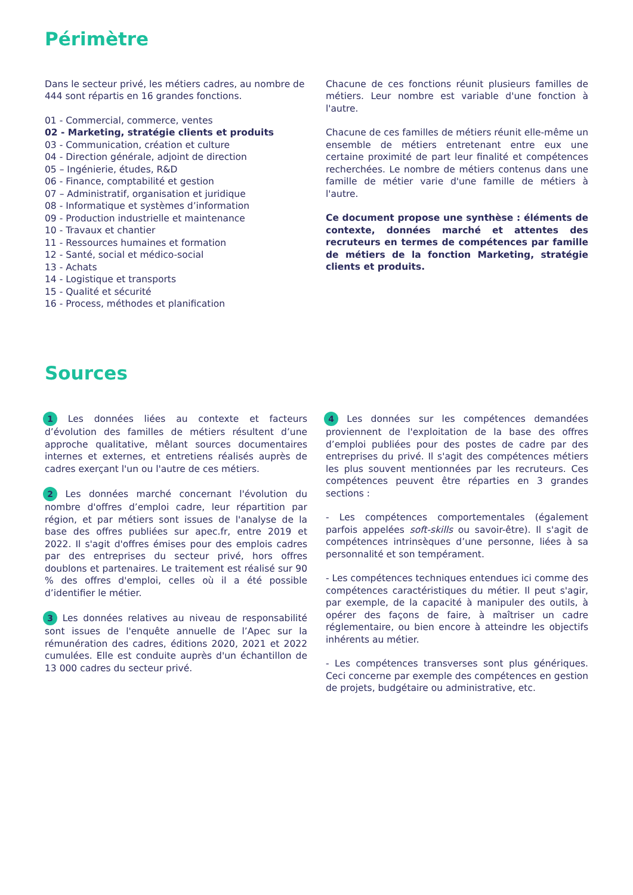Périmètre
Dans le secteur privé, les métiers cadres, au nombre de 444 sont répartis en 16 grandes fonctions.
01 - Commercial, commerce, ventes
02 - Marketing, stratégie clients et produits
03 - Communication, création et culture
04 - Direction générale, adjoint de direction
05 – Ingénierie, études, R&D
06 - Finance, comptabilité et gestion
07 – Administratif, organisation et juridique
08 - Informatique et systèmes d’information
09 - Production industrielle et maintenance
10 - Travaux et chantier
11 - Ressources humaines et formation
12 - Santé, social et médico-social
13 - Achats
14 - Logistique et transports
15 - Qualité et sécurité
16 - Process, méthodes et planification
Chacune de ces fonctions réunit plusieurs familles de métiers. Leur nombre est variable d'une fonction à l'autre.
Chacune de ces familles de métiers réunit elle-même un ensemble de métiers entretenant entre eux une certaine proximité de part leur finalité et compétences recherchées. Le nombre de métiers contenus dans une famille de métier varie d'une famille de métiers à l'autre.
Ce document propose une synthèse : éléments de contexte, données marché et attentes des recruteurs en termes de compétences par famille de métiers de la fonction Marketing, stratégie clients et produits.
Sources
1 Les données liées au contexte et facteurs d’évolution des familles de métiers résultent d’une approche qualitative, mêlant sources documentaires internes et externes, et entretiens réalisés auprès de cadres exerçant l'un ou l'autre de ces métiers.
2 Les données marché concernant l'évolution du nombre d'offres d’emploi cadre, leur répartition par région, et par métiers sont issues de l'analyse de la base des offres publiées sur apec.fr, entre 2019 et 2022. Il s'agit d'offres émises pour des emplois cadres par des entreprises du secteur privé, hors offres doublons et partenaires. Le traitement est réalisé sur 90 % des offres d'emploi, celles où il a été possible d’identifier le métier.
3 Les données relatives au niveau de responsabilité sont issues de l'enquête annuelle de l’Apec sur la rémunération des cadres, éditions 2020, 2021 et 2022 cumulées. Elle est conduite auprès d'un échantillon de 13 000 cadres du secteur privé.
4 Les données sur les compétences demandées proviennent de l'exploitation de la base des offres d’emploi publiées pour des postes de cadre par des entreprises du privé. Il s'agit des compétences métiers les plus souvent mentionnées par les recruteurs. Ces compétences peuvent être réparties en 3 grandes sections :
- Les compétences comportementales (également parfois appelées soft-skills ou savoir-être). Il s'agit de compétences intrinsèques d’une personne, liées à sa personnalité et son tempérament.
- Les compétences techniques entendues ici comme des compétences caractéristiques du métier. Il peut s'agir, par exemple, de la capacité à manipuler des outils, à opérer des façons de faire, à maîtriser un cadre réglementaire, ou bien encore à atteindre les objectifs inhérents au métier.
- Les compétences transverses sont plus génériques. Ceci concerne par exemple des compétences en gestion de projets, budgétaire ou administrative, etc.